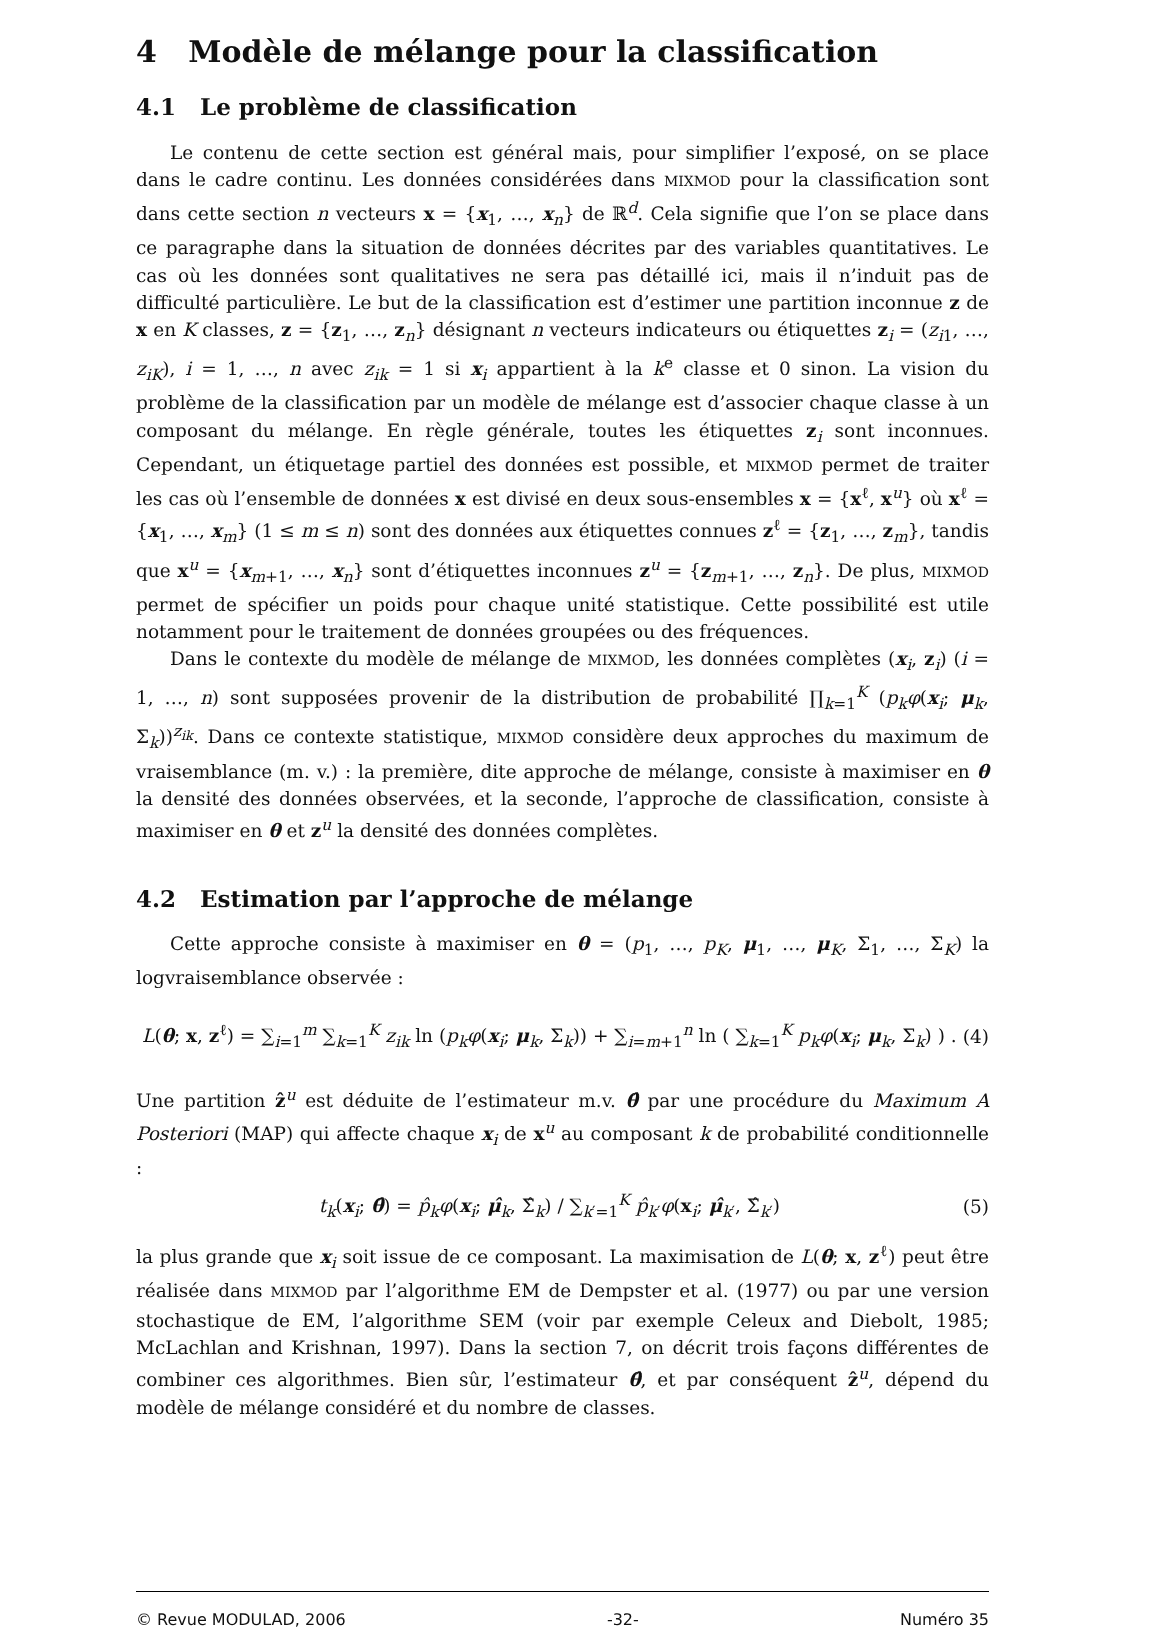4 Modèle de mélange pour la classification
4.1 Le problème de classification
Le contenu de cette section est général mais, pour simplifier l’exposé, on se place dans le cadre continu. Les données considérées dans MIXMOD pour la classification sont dans cette section n vecteurs x = {x<sub>1</sub>, …, x<sub>n</sub>} de ℝ<sup>d</sup>. Cela signifie que l’on se place dans ce paragraphe dans la situation de données décrites par des variables quantitatives. Le cas où les données sont qualitatives ne sera pas détaillé ici, mais il n’induit pas de difficulté particulière. Le but de la classification est d’estimer une partition inconnue z de x en K classes, z = {z<sub>1</sub>, …, z<sub>n</sub>} désignant n vecteurs indicateurs ou étiquettes z<sub>i</sub> = (z<sub>i1</sub>, …, z<sub>iK</sub>), i = 1, …, n avec z<sub>ik</sub> = 1 si x<sub>i</sub> appartient à la k<sup>e</sup> classe et 0 sinon. La vision du problème de la classification par un modèle de mélange est d’associer chaque classe à un composant du mélange. En règle générale, toutes les étiquettes z<sub>i</sub> sont inconnues. Cependant, un étiquetage partiel des données est possible, et MIXMOD permet de traiter les cas où l’ensemble de données x est divisé en deux sous-ensembles x = {x<sup>ℓ</sup>, x<sup>u</sup>} où x<sup>ℓ</sup> = {x<sub>1</sub>, …, x<sub>m</sub>} (1 ≤ m ≤ n) sont des données aux étiquettes connues z<sup>ℓ</sup> = {z<sub>1</sub>, …, z<sub>m</sub>}, tandis que x<sup>u</sup> = {x<sub>m+1</sub>, …, x<sub>n</sub>} sont d’étiquettes inconnues z<sup>u</sup> = {z<sub>m+1</sub>, …, z<sub>n</sub>}. De plus, MIXMOD permet de spécifier un poids pour chaque unité statistique. Cette possibilité est utile notamment pour le traitement de données groupées ou des fréquences.
Dans le contexte du modèle de mélange de MIXMOD, les données complètes (x<sub>i</sub>, z<sub>i</sub>) (i = 1, …, n) sont supposées provenir de la distribution de probabilité ∏<sub>k=1</sub><sup>K</sup> (p<sub>k</sub>φ(x<sub>i</sub>; μ<sub>k</sub>, Σ<sub>k</sub>))<sup>z<sub>ik</sub></sup>. Dans ce contexte statistique, MIXMOD considère deux approches du maximum de vraisemblance (m. v.) : la première, dite approche de mélange, consiste à maximiser en θ la densité des données observées, et la seconde, l’approche de classification, consiste à maximiser en θ et z<sup>u</sup> la densité des données complètes.
4.2 Estimation par l’approche de mélange
Cette approche consiste à maximiser en θ = (p<sub>1</sub>, …, p<sub>K</sub>, μ<sub>1</sub>, …, μ<sub>K</sub>, Σ<sub>1</sub>, …, Σ<sub>K</sub>) la logvraisemblance observée :
L(θ; x, z<sup>ℓ</sup>) = ∑<sub>i=1</sub><sup>m</sup> ∑<sub>k=1</sub><sup>K</sup> z<sub>ik</sub> ln (p<sub>k</sub>φ(x<sub>i</sub>; μ<sub>k</sub>, Σ<sub>k</sub>)) + ∑<sub>i=m+1</sub><sup>n</sup> ln ( ∑<sub>k=1</sub><sup>K</sup> p<sub>k</sub>φ(x<sub>i</sub>; μ<sub>k</sub>, Σ<sub>k</sub>) ) . (4)
Une partition ẑ<sup>u</sup> est déduite de l’estimateur m.v. θ̂ par une procédure du Maximum A Posteriori (MAP) qui affecte chaque x<sub>i</sub> de x<sup>u</sup> au composant k de probabilité conditionnelle :
t<sub>k</sub>(x<sub>i</sub>; θ̂) = p̂<sub>k</sub>φ(x<sub>i</sub>; μ̂<sub>k</sub>, Σ̂<sub>k</sub>) / ∑<sub>k′=1</sub><sup>K</sup> p̂<sub>k′</sub>φ(x<sub>i</sub>; μ̂<sub>k′</sub>, Σ̂<sub>k′</sub>) (5)
la plus grande que x<sub>i</sub> soit issue de ce composant. La maximisation de L(θ; x, z<sup>ℓ</sup>) peut être réalisée dans MIXMOD par l’algorithme EM de Dempster et al. (1977) ou par une version stochastique de EM, l’algorithme SEM (voir par exemple Celeux and Diebolt, 1985; McLachlan and Krishnan, 1997). Dans la section 7, on décrit trois façons différentes de combiner ces algorithmes. Bien sûr, l’estimateur θ̂, et par conséquent ẑ<sup>u</sup>, dépend du modèle de mélange considéré et du nombre de classes.
© Revue MODULAD, 2006 -32- Numéro 35